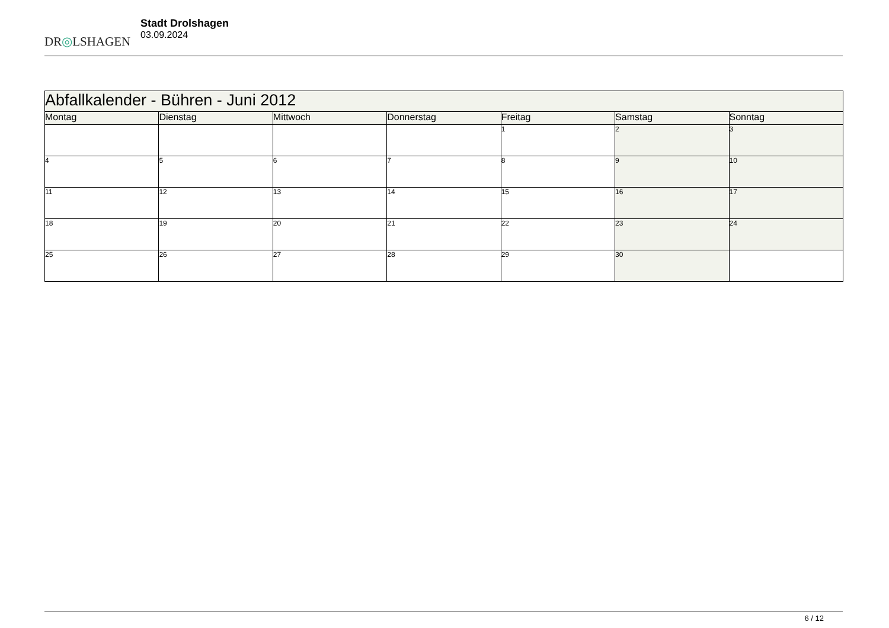DR◎LSHAGEN
Stadt Drolshagen
03.09.2024
| Abfallkalender - Bühren - Juni 2012 | | | | | | |
| Montag | Dienstag | Mittwoch | Donnerstag | Freitag | Samstag | Sonntag |
| | | | | 1 | 2 | 3 |
| 4 | 5 | 6 | 7 | 8 | 9 | 10 |
| 11 | 12 | 13 | 14 | 15 | 16 | 17 |
| 18 | 19 | 20 | 21 | 22 | 23 | 24 |
| 25 | 26 | 27 | 28 | 29 | 30 | |
6 / 12